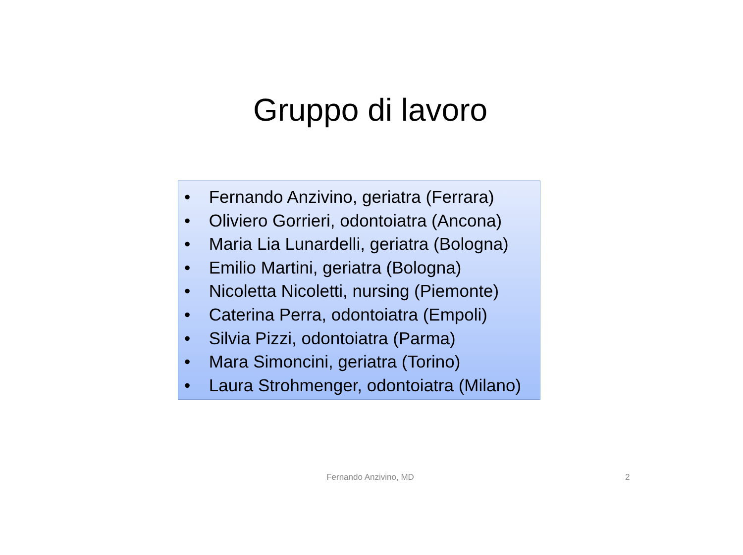Gruppo di lavoro
• Fernando Anzivino, geriatra (Ferrara)
• Oliviero Gorrieri, odontoiatra (Ancona)
• Maria Lia Lunardelli, geriatra (Bologna)
• Emilio Martini, geriatra (Bologna)
• Nicoletta Nicoletti, nursing (Piemonte)
• Caterina Perra, odontoiatra (Empoli)
• Silvia Pizzi, odontoiatra (Parma)
• Mara Simoncini, geriatra (Torino)
• Laura Strohmenger, odontoiatra (Milano)
Fernando Anzivino, MD 2